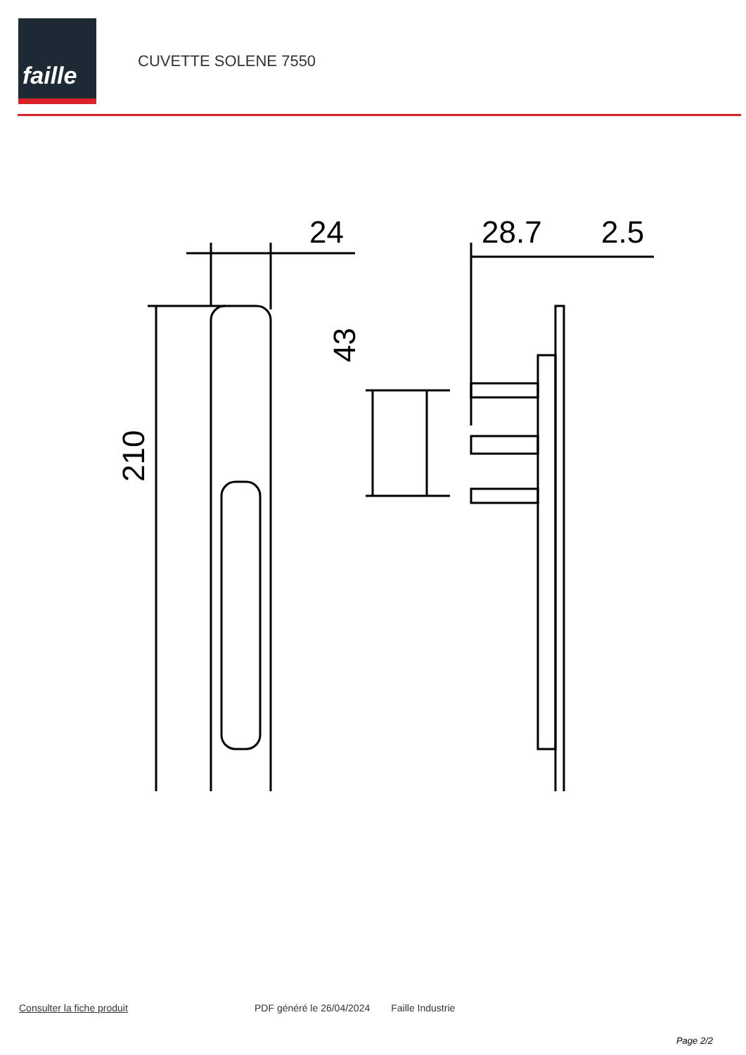faille
CUVETTE SOLENE 7550
24
28.7
2.5
210
43
Consulter la fiche produit PDF généré le 26/04/2024 Faille Industrie
Page 2/2